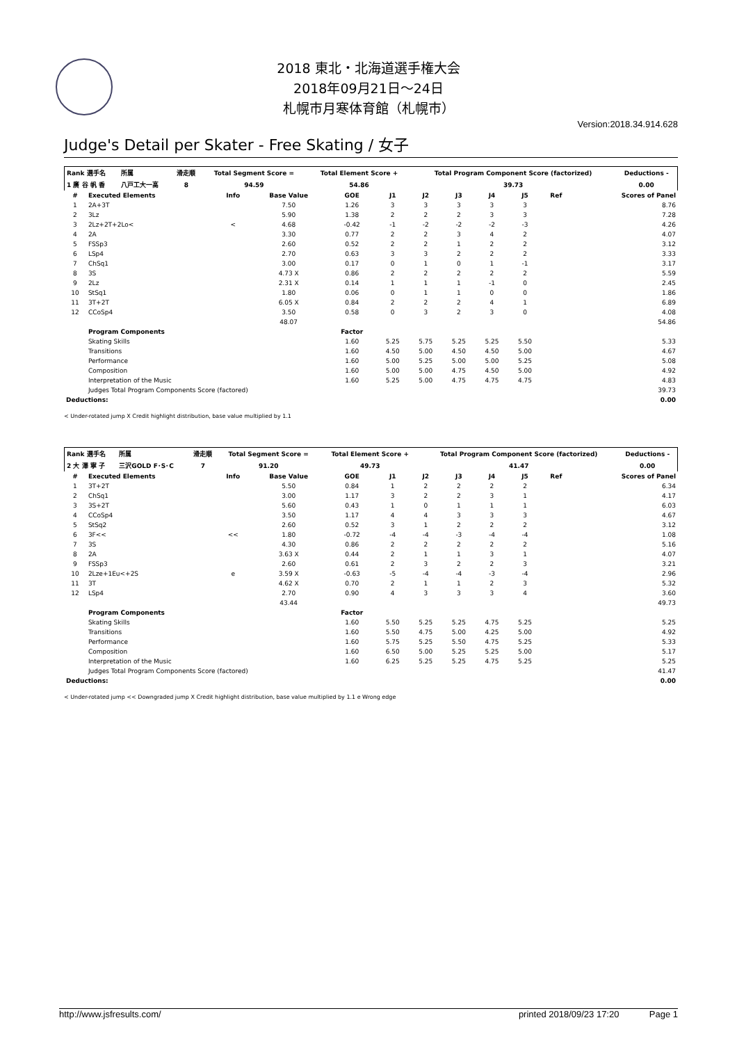2018 東北・北海道選手権大会
2018年09月21日～24日
札幌市月寒体育館（札幌市）
Version:2018.34.914.628
Judge's Detail per Skater - Free Skating / 女子
| Rank 選手名 | 所属 | 滑走順 | Total Segment Score = | Total Element Score + | Total Program Component Score (factorized) | Deductions - |
| --- | --- | --- | --- | --- | --- | --- |
| 1 廣 谷 帆 香 | 八戸工大一高 | 8 | 94.59 | 54.86 | 39.73 | 0.00 |
| # | Executed Elements | Info | Base Value | GOE | J1 | J2 | J3 | J4 | J5 | Ref | Scores of Panel |
| --- | --- | --- | --- | --- | --- | --- | --- | --- | --- | --- | --- |
| 1 | 2A+3T | | 7.50 | 1.26 | 3 | 3 | 3 | 3 | 3 | | 8.76 |
| 2 | 3Lz | | 5.90 | 1.38 | 2 | 2 | 2 | 3 | 3 | | 7.28 |
| 3 | 2Lz+2T+2Lo< | < | 4.68 | -0.42 | -1 | -2 | -2 | -2 | -3 | | 4.26 |
| 4 | 2A | | 3.30 | 0.77 | 2 | 2 | 3 | 4 | 2 | | 4.07 |
| 5 | FSSp3 | | 2.60 | 0.52 | 2 | 2 | 1 | 2 | 2 | | 3.12 |
| 6 | LSp4 | | 2.70 | 0.63 | 3 | 3 | 2 | 2 | 2 | | 3.33 |
| 7 | ChSq1 | | 3.00 | 0.17 | 0 | 1 | 0 | 1 | -1 | | 3.17 |
| 8 | 3S | | 4.73 X | 0.86 | 2 | 2 | 2 | 2 | 2 | | 5.59 |
| 9 | 2Lz | | 2.31 X | 0.14 | 1 | 1 | 1 | -1 | 0 | | 2.45 |
| 10 | StSq1 | | 1.80 | 0.06 | 0 | 1 | 1 | 0 | 0 | | 1.86 |
| 11 | 3T+2T | | 6.05 X | 0.84 | 2 | 2 | 2 | 4 | 1 | | 6.89 |
| 12 | CCoSp4 | | 3.50 | 0.58 | 0 | 3 | 2 | 3 | 0 | | 4.08 |
| | | | 48.07 | | | | | | | | 54.86 |
| | Program Components | | | Factor | | | | | | | |
| | Skating Skills | | | 1.60 | 5.25 | 5.75 | 5.25 | 5.25 | 5.50 | | 5.33 |
| | Transitions | | | 1.60 | 4.50 | 5.00 | 4.50 | 4.50 | 5.00 | | 4.67 |
| | Performance | | | 1.60 | 5.00 | 5.25 | 5.00 | 5.00 | 5.25 | | 5.08 |
| | Composition | | | 1.60 | 5.00 | 5.00 | 4.75 | 4.50 | 5.00 | | 4.92 |
| | Interpretation of the Music | | | 1.60 | 5.25 | 5.00 | 4.75 | 4.75 | 4.75 | | 4.83 |
| | Judges Total Program Components Score (factored) | | | | | | | | | | 39.73 |
| Deductions: | | | | | | | | | | | 0.00 |
< Under-rotated jump X Credit highlight distribution, base value multiplied by 1.1
| Rank 選手名 | 所属 | 滑走順 | Total Segment Score = | Total Element Score + | Total Program Component Score (factorized) | Deductions - |
| --- | --- | --- | --- | --- | --- | --- |
| 2 大 澤 寧 子 | 三沢GOLD F･S･C | 7 | 91.20 | 49.73 | 41.47 | 0.00 |
| # | Executed Elements | Info | Base Value | GOE | J1 | J2 | J3 | J4 | J5 | Ref | Scores of Panel |
| --- | --- | --- | --- | --- | --- | --- | --- | --- | --- | --- | --- |
| 1 | 3T+2T | | 5.50 | 0.84 | 1 | 2 | 2 | 2 | 2 | | 6.34 |
| 2 | ChSq1 | | 3.00 | 1.17 | 3 | 2 | 2 | 3 | 1 | | 4.17 |
| 3 | 3S+2T | | 5.60 | 0.43 | 1 | 0 | 1 | 1 | 1 | | 6.03 |
| 4 | CCoSp4 | | 3.50 | 1.17 | 4 | 4 | 3 | 3 | 3 | | 4.67 |
| 5 | StSq2 | | 2.60 | 0.52 | 3 | 1 | 2 | 2 | 2 | | 3.12 |
| 6 | 3F<< | << | 1.80 | -0.72 | -4 | -4 | -3 | -4 | -4 | | 1.08 |
| 7 | 3S | | 4.30 | 0.86 | 2 | 2 | 2 | 2 | 2 | | 5.16 |
| 8 | 2A | | 3.63 X | 0.44 | 2 | 1 | 1 | 3 | 1 | | 4.07 |
| 9 | FSSp3 | | 2.60 | 0.61 | 2 | 3 | 2 | 2 | 3 | | 3.21 |
| 10 | 2Lze+1Eu<+2S | e | 3.59 X | -0.63 | -5 | -4 | -4 | -3 | -4 | | 2.96 |
| 11 | 3T | | 4.62 X | 0.70 | 2 | 1 | 1 | 2 | 3 | | 5.32 |
| 12 | LSp4 | | 2.70 | 0.90 | 4 | 3 | 3 | 3 | 4 | | 3.60 |
| | | | 43.44 | | | | | | | | 49.73 |
| | Program Components | | | Factor | | | | | | | |
| | Skating Skills | | | 1.60 | 5.50 | 5.25 | 5.25 | 4.75 | 5.25 | | 5.25 |
| | Transitions | | | 1.60 | 5.50 | 4.75 | 5.00 | 4.25 | 5.00 | | 4.92 |
| | Performance | | | 1.60 | 5.75 | 5.25 | 5.50 | 4.75 | 5.25 | | 5.33 |
| | Composition | | | 1.60 | 6.50 | 5.00 | 5.25 | 5.25 | 5.00 | | 5.17 |
| | Interpretation of the Music | | | 1.60 | 6.25 | 5.25 | 5.25 | 4.75 | 5.25 | | 5.25 |
| | Judges Total Program Components Score (factored) | | | | | | | | | | 41.47 |
| Deductions: | | | | | | | | | | | 0.00 |
< Under-rotated jump << Downgraded jump X Credit highlight distribution, base value multiplied by 1.1 e Wrong edge
http://www.jsfresults.com/ printed 2018/09/23 17:20 Page 1